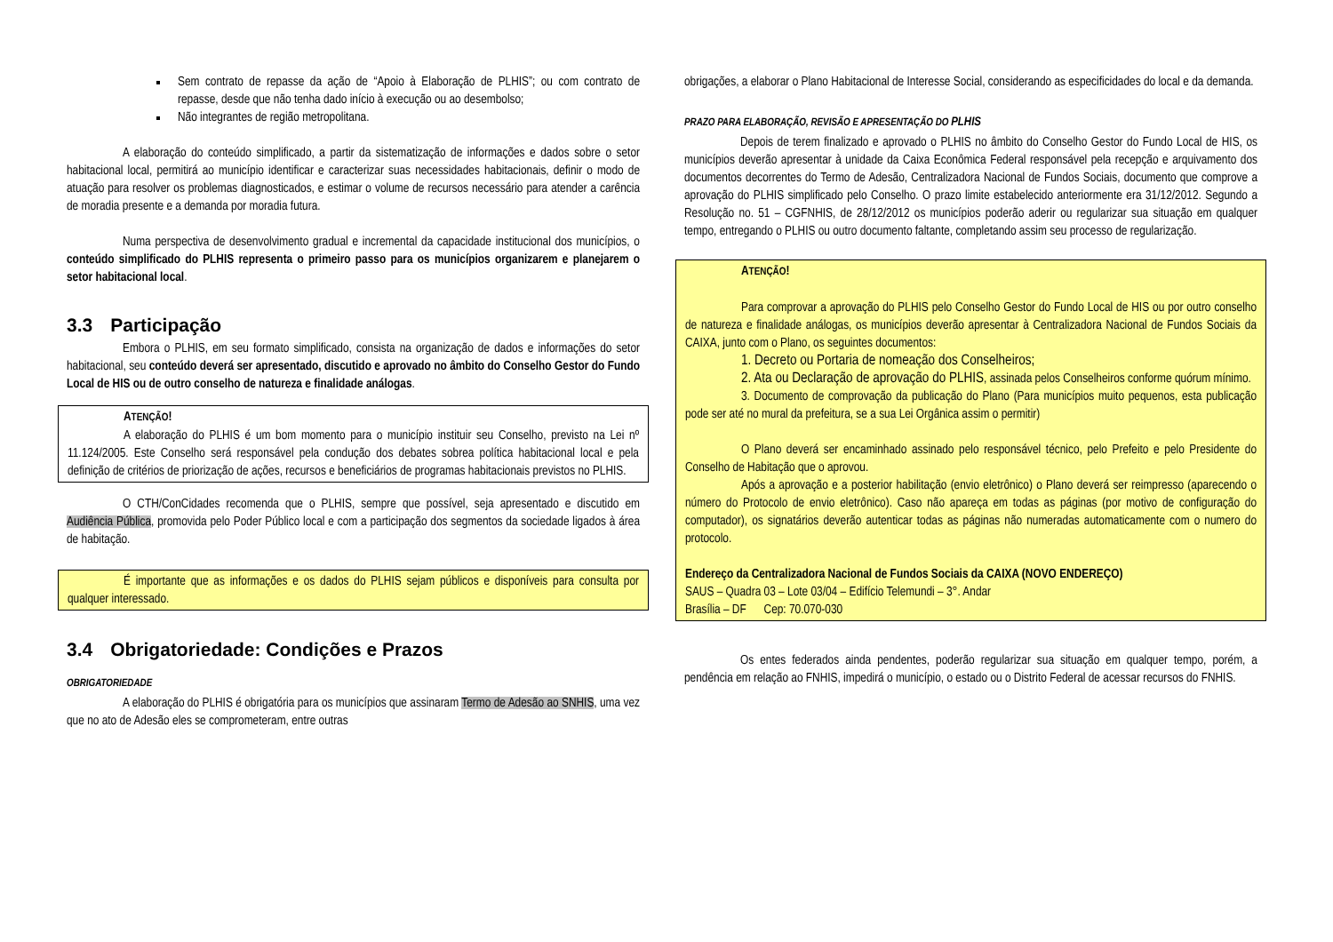Sem contrato de repasse da ação de “Apoio à Elaboração de PLHIS”; ou com contrato de repasse, desde que não tenha dado início à execução ou ao desembolso;
Não integrantes de região metropolitana.
A elaboração do conteúdo simplificado, a partir da sistematização de informações e dados sobre o setor habitacional local, permitirá ao município identificar e caracterizar suas necessidades habitacionais, definir o modo de atuação para resolver os problemas diagnosticados, e estimar o volume de recursos necessário para atender a carência de moradia presente e a demanda por moradia futura.
Numa perspectiva de desenvolvimento gradual e incremental da capacidade institucional dos municípios, o conteúdo simplificado do PLHIS representa o primeiro passo para os municípios organizarem e planejarem o setor habitacional local.
3.3 Participação
Embora o PLHIS, em seu formato simplificado, consista na organização de dados e informações do setor habitacional, seu conteúdo deverá ser apresentado, discutido e aprovado no âmbito do Conselho Gestor do Fundo Local de HIS ou de outro conselho de natureza e finalidade análogas.
ATENÇÃO!
A elaboração do PLHIS é um bom momento para o município instituir seu Conselho, previsto na Lei nº 11.124/2005. Este Conselho será responsável pela condução dos debates sobrea política habitacional local e pela definição de critérios de priorização de ações, recursos e beneficiários de programas habitacionais previstos no PLHIS.
O CTH/ConCidades recomenda que o PLHIS, sempre que possível, seja apresentado e discutido em Audiência Pública, promovida pelo Poder Público local e com a participação dos segmentos da sociedade ligados à área de habitação.
É importante que as informações e os dados do PLHIS sejam públicos e disponíveis para consulta por qualquer interessado.
3.4 Obrigatoriedade: Condições e Prazos
OBRIGATORIEDADE
A elaboração do PLHIS é obrigatória para os municípios que assinaram Termo de Adesão ao SNHIS, uma vez que no ato de Adesão eles se comprometeram, entre outras
obrigações, a elaborar o Plano Habitacional de Interesse Social, considerando as especificidades do local e da demanda.
PRAZO PARA ELABORAÇÃO, REVISÃO E APRESENTAÇÃO DO PLHIS
Depois de terem finalizado e aprovado o PLHIS no âmbito do Conselho Gestor do Fundo Local de HIS, os municípios deverão apresentar à unidade da Caixa Econômica Federal responsável pela recepção e arquivamento dos documentos decorrentes do Termo de Adesão, Centralizadora Nacional de Fundos Sociais, documento que comprove a aprovação do PLHIS simplificado pelo Conselho. O prazo limite estabelecido anteriormente era 31/12/2012. Segundo a Resolução no. 51 – CGFNHIS, de 28/12/2012 os municípios poderão aderir ou regularizar sua situação em qualquer tempo, entregando o PLHIS ou outro documento faltante, completando assim seu processo de regularização.
ATENÇÃO!
Para comprovar a aprovação do PLHIS pelo Conselho Gestor do Fundo Local de HIS ou por outro conselho de natureza e finalidade análogas, os municípios deverão apresentar à Centralizadora Nacional de Fundos Sociais da CAIXA, junto com o Plano, os seguintes documentos:
1. Decreto ou Portaria de nomeação dos Conselheiros;
2. Ata ou Declaração de aprovação do PLHIS, assinada pelos Conselheiros conforme quórum mínimo.
3. Documento de comprovação da publicação do Plano (Para municípios muito pequenos, esta publicação pode ser até no mural da prefeitura, se a sua Lei Orgânica assim o permitir)
O Plano deverá ser encaminhado assinado pelo responsável técnico, pelo Prefeito e pelo Presidente do Conselho de Habitação que o aprovou.
Após a aprovação e a posterior habilitação (envio eletrônico) o Plano deverá ser reimpresso (aparecendo o número do Protocolo de envio eletrônico). Caso não apareça em todas as páginas (por motivo de configuração do computador), os signatários deverão autenticar todas as páginas não numeradas automaticamente com o numero do protocolo.
Endereço da Centralizadora Nacional de Fundos Sociais da CAIXA (NOVO ENDEREÇO)
SAUS – Quadra 03 – Lote 03/04 – Edifício Telemundi – 3°. Andar
Brasília – DF Cep: 70.070-030
Os entes federados ainda pendentes, poderão regularizar sua situação em qualquer tempo, porém, a pendência em relação ao FNHIS, impedirá o município, o estado ou o Distrito Federal de acessar recursos do FNHIS.